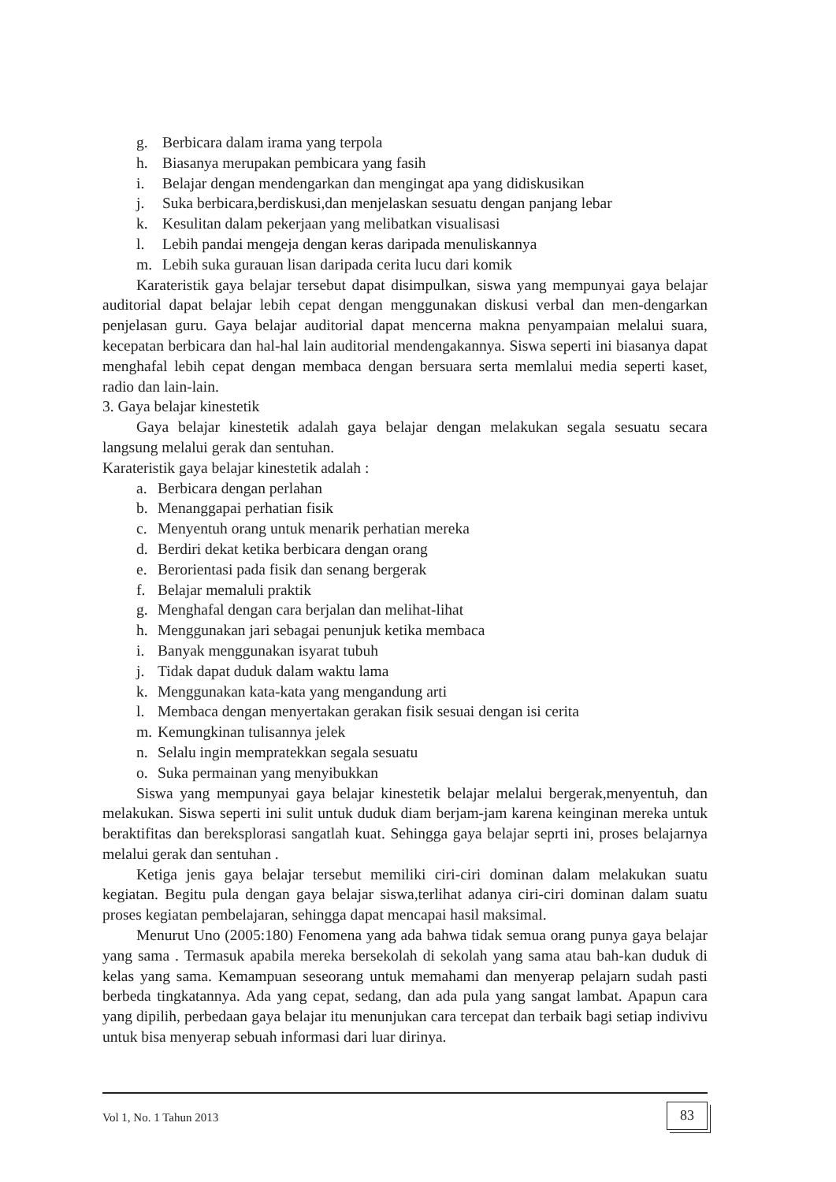g. Berbicara dalam irama yang terpola
h. Biasanya merupakan pembicara yang fasih
i. Belajar dengan mendengarkan dan mengingat apa yang didiskusikan
j. Suka berbicara,berdiskusi,dan menjelaskan sesuatu dengan panjang lebar
k. Kesulitan dalam pekerjaan yang melibatkan visualisasi
l. Lebih pandai mengeja dengan keras daripada menuliskannya
m. Lebih suka gurauan lisan daripada cerita lucu dari komik
Karateristik gaya belajar tersebut dapat disimpulkan, siswa yang mempunyai gaya belajar auditorial dapat belajar lebih cepat dengan menggunakan diskusi verbal dan men-dengarkan penjelasan guru. Gaya belajar auditorial dapat mencerna makna penyampaian melalui suara, kecepatan berbicara dan hal-hal lain auditorial mendengakannya. Siswa seperti ini biasanya dapat menghafal lebih cepat dengan membaca dengan bersuara serta memlalui media seperti kaset, radio dan lain-lain.
3. Gaya belajar kinestetik
Gaya belajar kinestetik adalah gaya belajar dengan melakukan segala sesuatu secara langsung melalui gerak dan sentuhan.
Karateristik gaya belajar kinestetik adalah :
a. Berbicara dengan perlahan
b. Menanggapai perhatian fisik
c. Menyentuh orang untuk menarik perhatian mereka
d. Berdiri dekat ketika berbicara dengan orang
e. Berorientasi pada fisik dan senang bergerak
f. Belajar memaluli praktik
g. Menghafal dengan cara berjalan dan melihat-lihat
h. Menggunakan jari sebagai penunjuk ketika membaca
i. Banyak menggunakan isyarat tubuh
j. Tidak dapat duduk dalam waktu lama
k. Menggunakan kata-kata yang mengandung arti
l. Membaca dengan menyertakan gerakan fisik sesuai dengan isi cerita
m. Kemungkinan tulisannya jelek
n. Selalu ingin mempratekkan segala sesuatu
o. Suka permainan yang menyibukkan
Siswa yang mempunyai gaya belajar kinestetik belajar melalui bergerak,menyentuh, dan melakukan. Siswa seperti ini sulit untuk duduk diam berjam-jam karena keinginan mereka untuk beraktifitas dan bereksplorasi sangatlah kuat. Sehingga gaya belajar seprti ini, proses belajarnya melalui gerak dan sentuhan .
Ketiga jenis gaya belajar tersebut memiliki ciri-ciri dominan dalam melakukan suatu kegiatan. Begitu pula dengan gaya belajar siswa,terlihat adanya ciri-ciri dominan dalam suatu proses kegiatan pembelajaran, sehingga dapat mencapai hasil maksimal.
Menurut Uno (2005:180) Fenomena yang ada bahwa tidak semua orang punya gaya belajar yang sama . Termasuk apabila mereka bersekolah di sekolah yang sama atau bah-kan duduk di kelas yang sama. Kemampuan seseorang untuk memahami dan menyerap pelajarn sudah pasti berbeda tingkatannya. Ada yang cepat, sedang, dan ada pula yang sangat lambat. Apapun cara yang dipilih, perbedaan gaya belajar itu menunjukan cara tercepat dan terbaik bagi setiap indivivu untuk bisa menyerap sebuah informasi dari luar dirinya.
Vol 1, No. 1 Tahun 2013
83